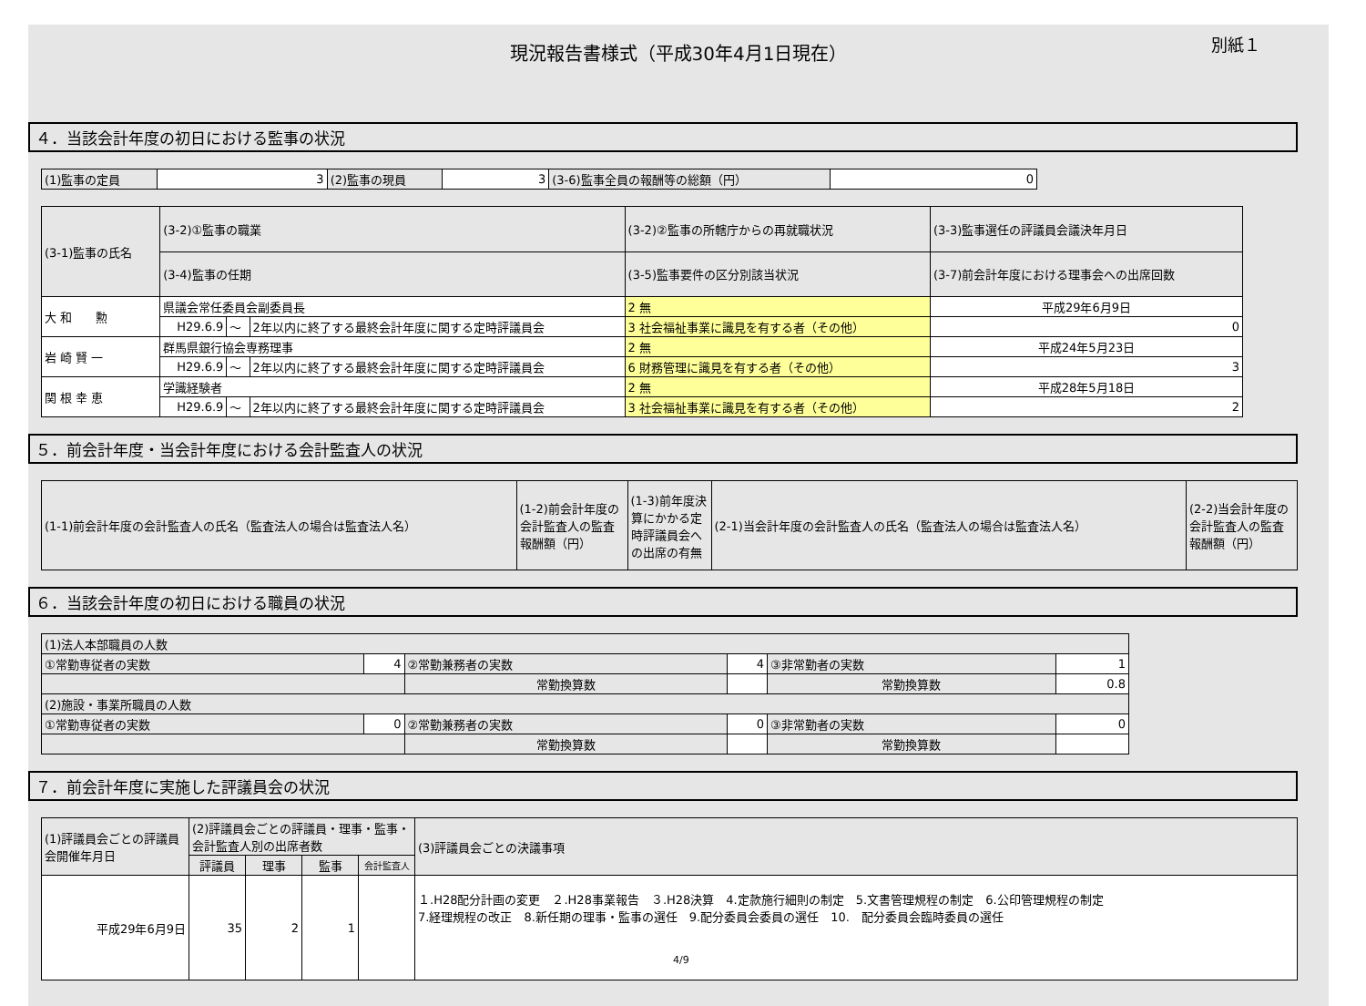現況報告書様式（平成30年4月1日現在）
別紙１
４．当該会計年度の初日における監事の状況
| (1)監事の定員 | 3 | (2)監事の現員 | 3 | (3-6)監事全員の報酬等の総額（円） | 0 |
| (3-1)監事の氏名 | (3-2)①監事の職業 | | | (3-2)②監事の所轄庁からの再就職状況 | (3-3)監事選任の評議員会議決年月日 |
| --- | --- | --- | --- | --- | --- |
| | (3-4)監事の任期 | | | (3-5)監事要件の区分別該当状況 | (3-7)前会計年度における理事会への出席回数 |
| 大 和 勲 | 県議会常任委員会副委員長 | | | 2 無 | 平成29年6月9日 |
| | H29.6.9 | ～ | 2年以内に終了する最終会計年度に関する定時評議員会 | 3 社会福祉事業に識見を有する者（その他） | 0 |
| 岩 崎 賢 一 | 群馬県銀行協会専務理事 | | | 2 無 | 平成24年5月23日 |
| | H29.6.9 | ～ | 2年以内に終了する最終会計年度に関する定時評議員会 | 6 財務管理に識見を有する者（その他） | 3 |
| 関 根 幸 恵 | 学識経験者 | | | 2 無 | 平成28年5月18日 |
| | H29.6.9 | ～ | 2年以内に終了する最終会計年度に関する定時評議員会 | 3 社会福祉事業に識見を有する者（その他） | 2 |
５．前会計年度・当会計年度における会計監査人の状況
| (1-1)前会計年度の会計監査人の氏名（監査法人の場合は監査法人名） | (1-2)前会計年度の会計監査人の監査報酬額（円） | (1-3)前年度決算にかかる定時評議員会への出席の有無 | (2-1)当会計年度の会計監査人の氏名（監査法人の場合は監査法人名） | (2-2)当会計年度の会計監査人の監査報酬額（円） |
| --- | --- | --- | --- | --- |
６．当該会計年度の初日における職員の状況
| (1)法人本部職員の人数 | | | | | |
| ①常勤専従者の実数 | 4 | ②常勤兼務者の実数 | 4 | ③非常勤者の実数 | 1 |
| | | 常勤換算数 | | 常勤換算数 | 0.8 |
| (2)施設・事業所職員の人数 | | | | | |
| ①常勤専従者の実数 | 0 | ②常勤兼務者の実数 | 0 | ③非常勤者の実数 | 0 |
| | | 常勤換算数 | | 常勤換算数 | |
７．前会計年度に実施した評議員会の状況
| (1)評議員会ごとの評議員会開催年月日 | (2)評議員会ごとの評議員・理事・監事・会計監査人別の出席者数 | | | | (3)評議員会ごとの決議事項 |
| --- | --- | --- | --- | --- | --- |
| | 評議員 | 理事 | 監事 | 会計監査人 | |
| 平成29年6月9日 | 35 | 2 | 1 | | １.H28配分計画の変更 ２.H28事業報告 ３.H28決算 4.定款施行細則の制定 5.文書管理規程の制定 6.公印管理規程の制定 7.経理規程の改正 8.新任期の理事・監事の選任 9.配分委員会委員の選任 10. 配分委員会臨時委員の選任 4/9 |